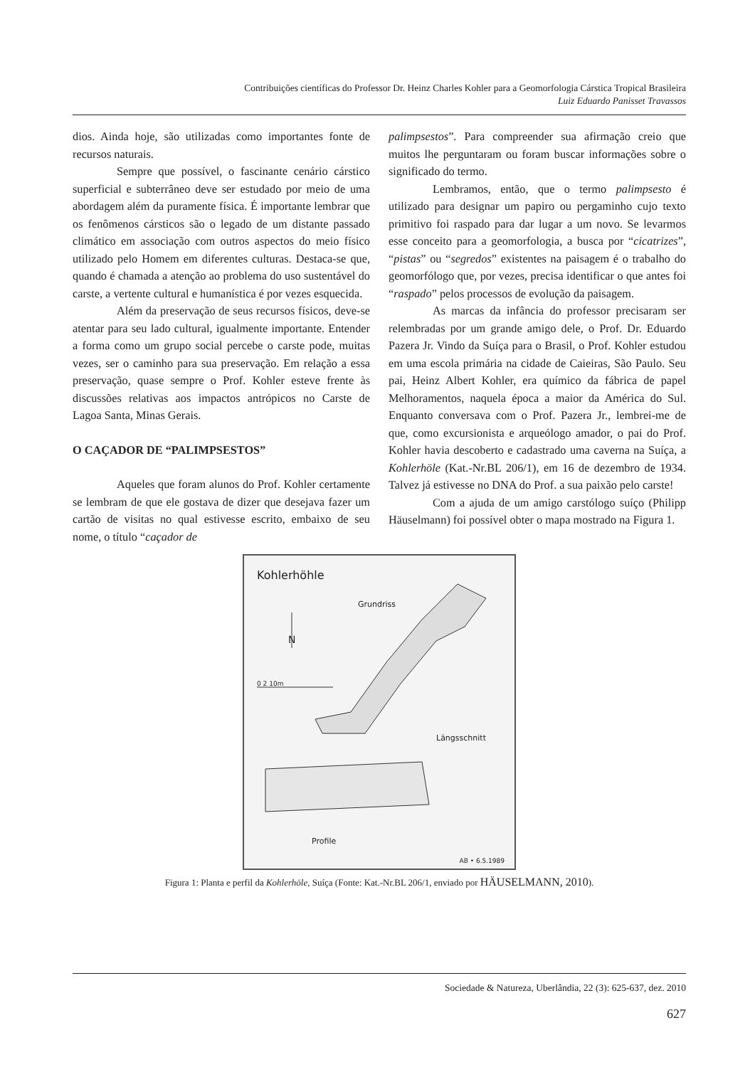Contribuições científicas do Professor Dr. Heinz Charles Kohler para a Geomorfologia Cárstica Tropical Brasileira
Luiz Eduardo Panisset Travassos
dios. Ainda hoje, são utilizadas como importantes fonte de recursos naturais.
Sempre que possível, o fascinante cenário cárstico superficial e subterrâneo deve ser estudado por meio de uma abordagem além da puramente física. É importante lembrar que os fenômenos cársticos são o legado de um distante passado climático em associação com outros aspectos do meio físico utilizado pelo Homem em diferentes culturas. Destaca-se que, quando é chamada a atenção ao problema do uso sustentável do carste, a vertente cultural e humanística é por vezes esquecida.
Além da preservação de seus recursos físicos, deve-se atentar para seu lado cultural, igualmente importante. Entender a forma como um grupo social percebe o carste pode, muitas vezes, ser o caminho para sua preservação. Em relação a essa preservação, quase sempre o Prof. Kohler esteve frente às discussões relativas aos impactos antrópicos no Carste de Lagoa Santa, Minas Gerais.
O CAÇADOR DE “PALIMPSESTOS”
Aqueles que foram alunos do Prof. Kohler certamente se lembram de que ele gostava de dizer que desejava fazer um cartão de visitas no qual estivesse escrito, embaixo de seu nome, o título “caçador de
palimpsestos”. Para compreender sua afirmação creio que muitos lhe perguntaram ou foram buscar informações sobre o significado do termo.
Lembramos, então, que o termo palimpsesto é utilizado para designar um papiro ou pergaminho cujo texto primitivo foi raspado para dar lugar a um novo. Se levarmos esse conceito para a geomorfologia, a busca por “cicatrizes”, “pistas” ou “segredos” existentes na paisagem é o trabalho do geomorfólogo que, por vezes, precisa identificar o que antes foi “raspado” pelos processos de evolução da paisagem.
As marcas da infância do professor precisaram ser relembradas por um grande amigo dele, o Prof. Dr. Eduardo Pazera Jr. Vindo da Suíça para o Brasil, o Prof. Kohler estudou em uma escola primária na cidade de Caieiras, São Paulo. Seu pai, Heinz Albert Kohler, era químico da fábrica de papel Melhoramentos, naquela época a maior da América do Sul. Enquanto conversava com o Prof. Pazera Jr., lembrei-me de que, como excursionista e arqueólogo amador, o pai do Prof. Kohler havia descoberto e cadastrado uma caverna na Suíça, a Kohlerhöle (Kat.-Nr.BL 206/1), em 16 de dezembro de 1934. Talvez já estivesse no DNA do Prof. a sua paixão pelo carste!
Com a ajuda de um amigo carstólogo suíço (Philipp Häuselmann) foi possível obter o mapa mostrado na Figura 1.
Kohlerhöhle
Grundriss
N
0 2 10m
Längsschnitt
Profile
AB • 6.5.1989
Figura 1: Planta e perfil da Kohlerhöle, Suíça (Fonte: Kat.-Nr.BL 206/1, enviado por HÄUSELMANN, 2010).
Sociedade & Natureza, Uberlândia, 22 (3): 625-637, dez. 2010
627